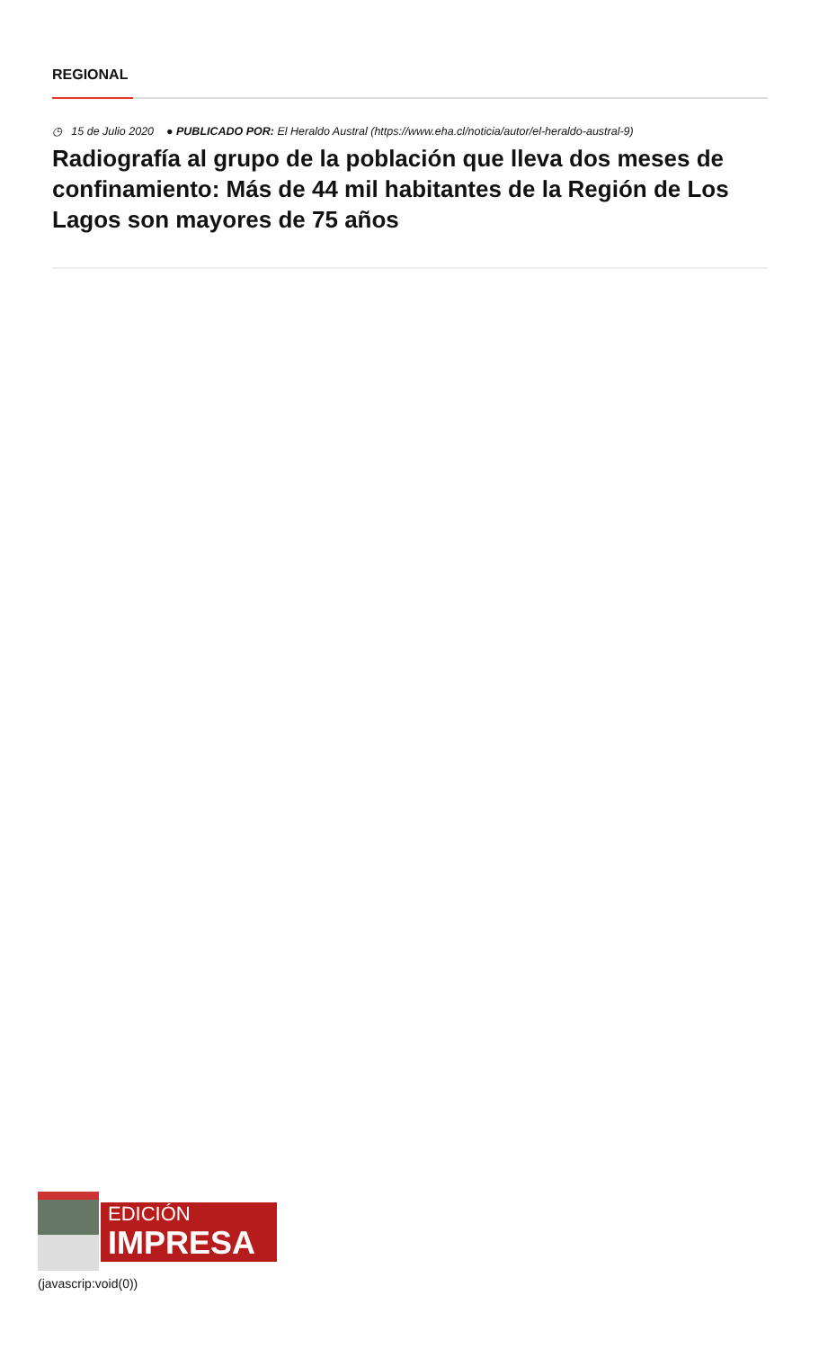REGIONAL
◷ 15 de Julio 2020 ● PUBLICADO POR: El Heraldo Austral (https://www.eha.cl/noticia/autor/el-heraldo-austral-9)
Radiografía al grupo de la población que lleva dos meses de confinamiento: Más de 44 mil habitantes de la Región de Los Lagos son mayores de 75 años
EDICIÓN
IMPRESA
(javascrip:void(0))